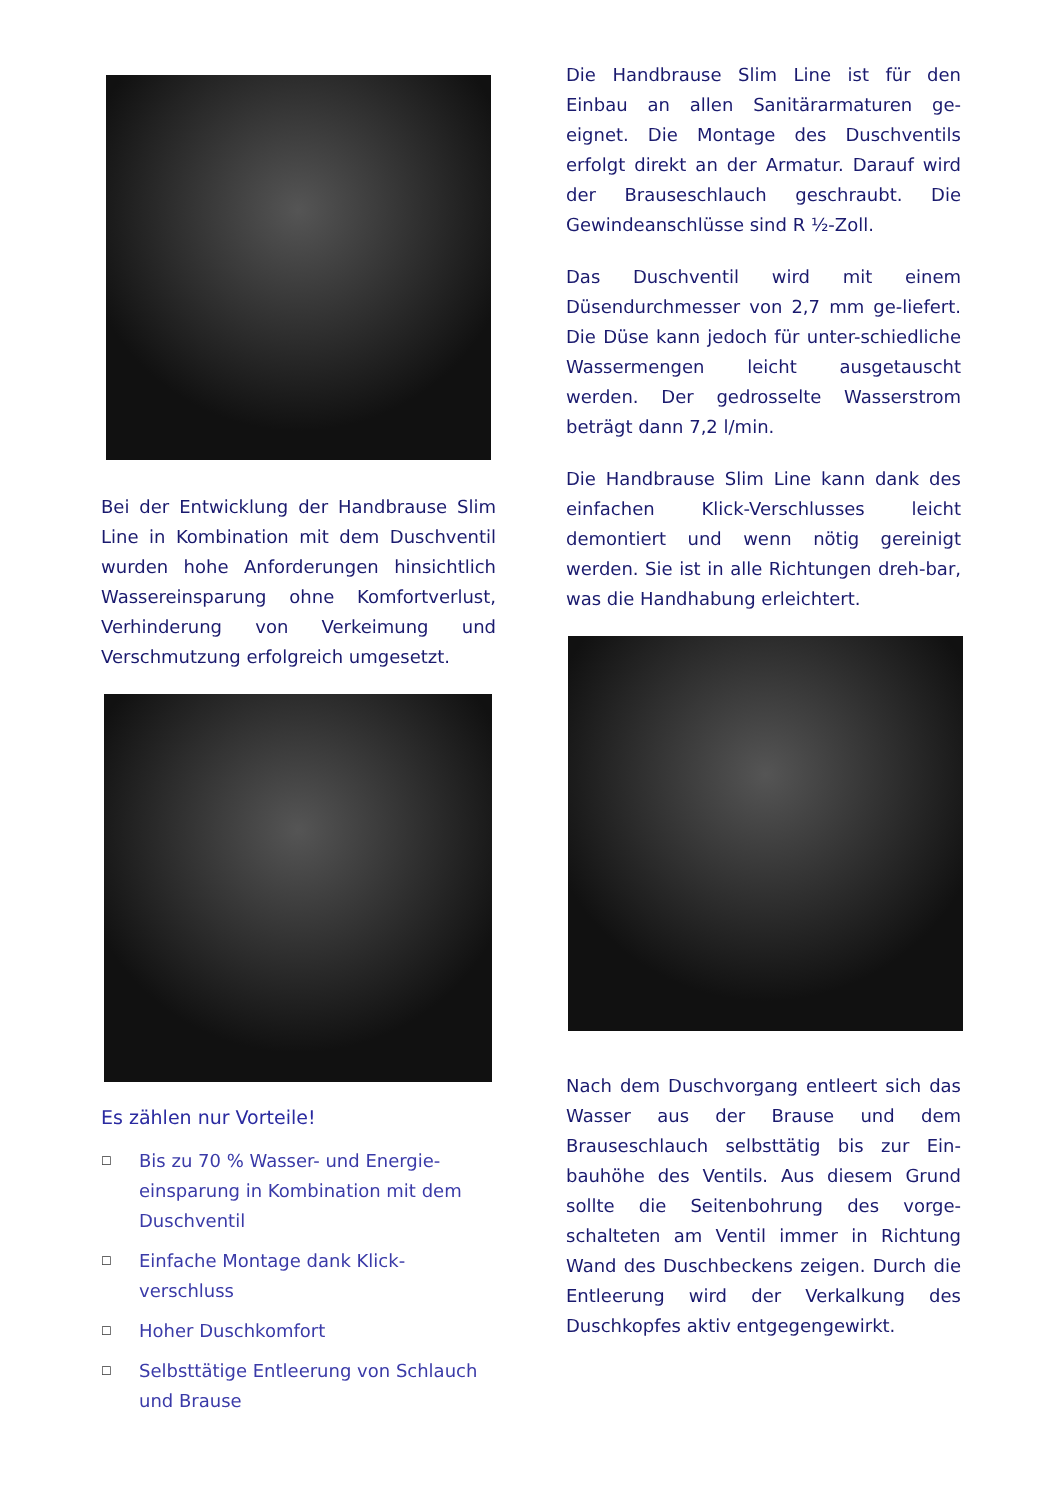Bei der Entwicklung der Handbrause Slim Line in Kombination mit dem Duschventil wurden hohe Anforderungen hinsichtlich Wassereinsparung ohne Komfortverlust, Verhinderung von Verkeimung und Verschmutzung erfolgreich umgesetzt.
Es zählen nur Vorteile!
☐ Bis zu 70 % Wasser- und Energie-einsparung in Kombination mit dem Duschventil
☐ Einfache Montage dank Klick-verschluss
☐ Hoher Duschkomfort
☐ Selbsttätige Entleerung von Schlauch und Brause
Die Handbrause Slim Line ist für den Einbau an allen Sanitärarmaturen ge-eignet. Die Montage des Duschventils erfolgt direkt an der Armatur. Darauf wird der Brauseschlauch geschraubt. Die Gewindeanschlüsse sind R ½-Zoll.
Das Duschventil wird mit einem Düsendurchmesser von 2,7 mm ge-liefert. Die Düse kann jedoch für unter-schiedliche Wassermengen leicht ausgetauscht werden. Der gedrosselte Wasserstrom beträgt dann 7,2 l/min.
Die Handbrause Slim Line kann dank des einfachen Klick-Verschlusses leicht demontiert und wenn nötig gereinigt werden. Sie ist in alle Richtungen dreh-bar, was die Handhabung erleichtert.
Nach dem Duschvorgang entleert sich das Wasser aus der Brause und dem Brauseschlauch selbsttätig bis zur Ein-bauhöhe des Ventils. Aus diesem Grund sollte die Seitenbohrung des vorge-schalteten am Ventil immer in Richtung Wand des Duschbeckens zeigen. Durch die Entleerung wird der Verkalkung des Duschkopfes aktiv entgegengewirkt.